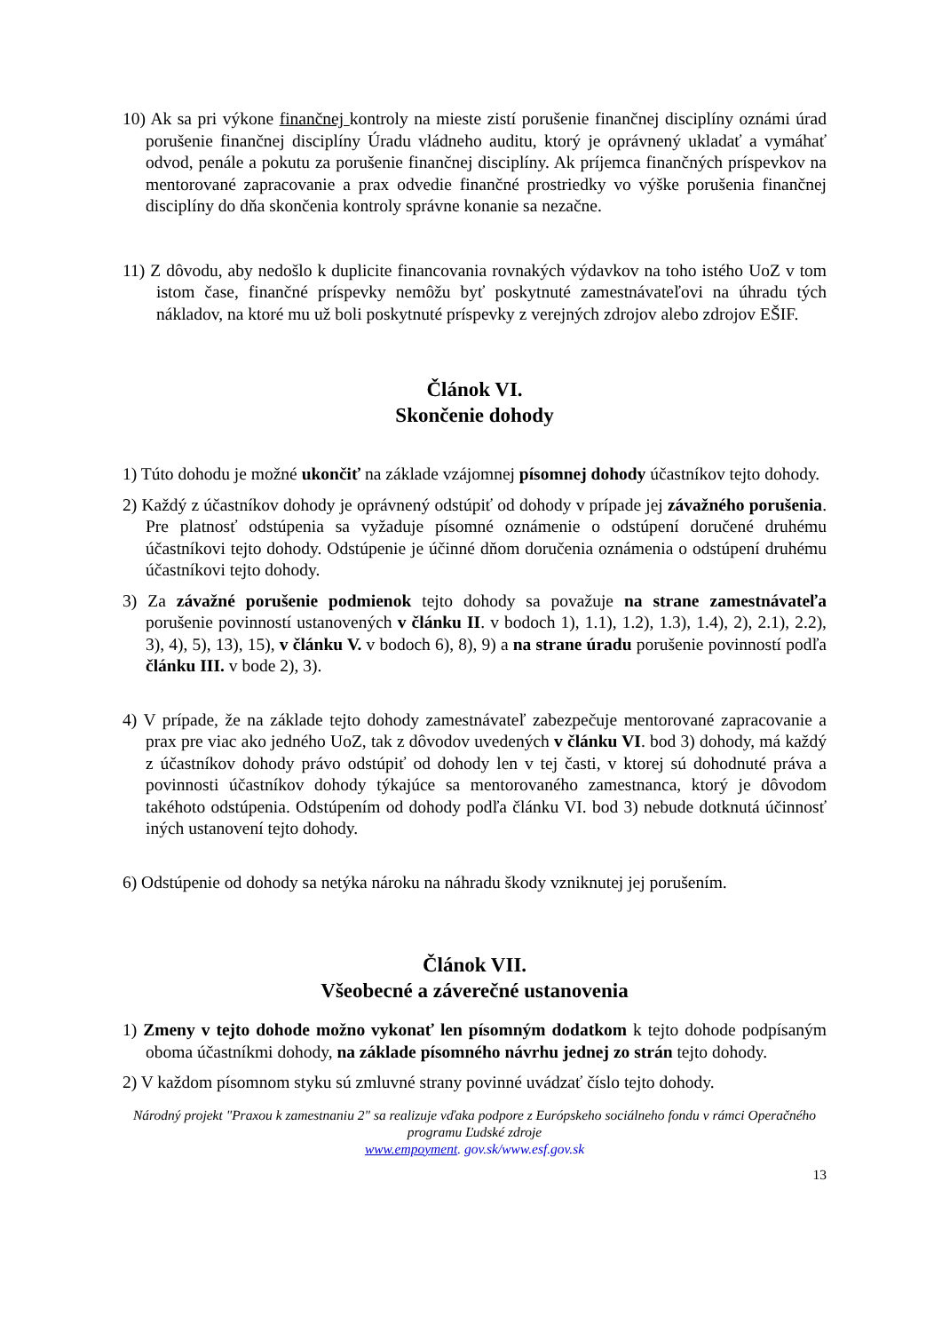10) Ak sa pri výkone finančnej kontroly na mieste zistí porušenie finančnej disciplíny oznámi úrad porušenie finančnej disciplíny Úradu vládneho auditu, ktorý je oprávnený ukladať a vymáhať odvod, penále a pokutu za porušenie finančnej disciplíny. Ak príjemca finančných príspevkov na mentorované zapracovanie a prax odvedie finančné prostriedky vo výške porušenia finančnej disciplíny do dňa skončenia kontroly správne konanie sa nezačne.
11) Z dôvodu, aby nedošlo k duplicite financovania rovnakých výdavkov na toho istého UoZ v tom istom čase, finančné príspevky nemôžu byť poskytnuté zamestnávateľovi na úhradu tých nákladov, na ktoré mu už boli poskytnuté príspevky z verejných zdrojov alebo zdrojov EŠIF.
Článok VI.
Skončenie dohody
1) Túto dohodu je možné ukončiť na základe vzájomnej písomnej dohody účastníkov tejto dohody.
2) Každý z účastníkov dohody je oprávnený odstúpiť od dohody v prípade jej závažného porušenia. Pre platnosť odstúpenia sa vyžaduje písomné oznámenie o odstúpení doručené druhému účastníkovi tejto dohody. Odstúpenie je účinné dňom doručenia oznámenia o odstúpení druhému účastníkovi tejto dohody.
3) Za závažné porušenie podmienok tejto dohody sa považuje na strane zamestnávateľa porušenie povinností ustanovených v článku II. v bodoch 1), 1.1), 1.2), 1.3), 1.4), 2), 2.1), 2.2), 3), 4), 5), 13), 15), v článku V. v bodoch 6), 8), 9) a na strane úradu porušenie povinností podľa článku III. v bode 2), 3).
4) V prípade, že na základe tejto dohody zamestnávateľ zabezpečuje mentorované zapracovanie a prax pre viac ako jedného UoZ, tak z dôvodov uvedených v článku VI. bod 3) dohody, má každý z účastníkov dohody právo odstúpiť od dohody len v tej časti, v ktorej sú dohodnuté práva a povinnosti účastníkov dohody týkajúce sa mentorovaného zamestnanca, ktorý je dôvodom takéhoto odstúpenia. Odstúpením od dohody podľa článku VI. bod 3) nebude dotknutá účinnosť iných ustanovení tejto dohody.
6) Odstúpenie od dohody sa netýka nároku na náhradu škody vzniknutej jej porušením.
Článok VII.
Všeobecné a záverečné ustanovenia
1) Zmeny v tejto dohode možno vykonať len písomným dodatkom k tejto dohode podpísaným oboma účastníkmi dohody, na základe písomného návrhu jednej zo strán tejto dohody.
2) V každom písomnom styku sú zmluvné strany povinné uvádzať číslo tejto dohody.
Národný projekt "Praxou k zamestnaniu 2" sa realizuje vďaka podpore z Európskeho sociálneho fondu v rámci Operačného programu Ľudské zdroje
www.empoyment. gov.sk/www.esf.gov.sk
13